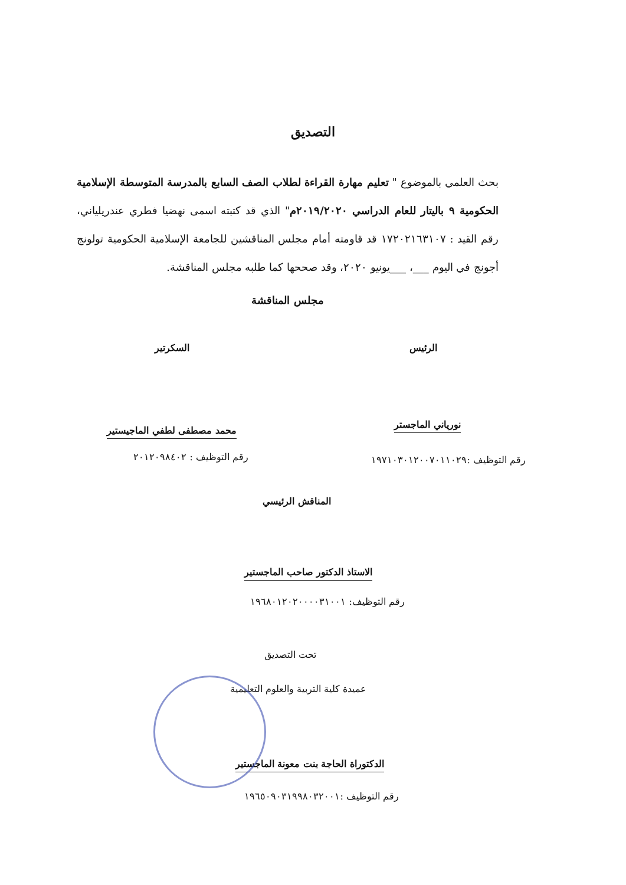التصديق
بحث العلمي بالموضوع " تعليم مهارة القراءة لطلاب الصف السابع بالمدرسة المتوسطة الإسلامية الحكومية ٩ باليتار للعام الدراسي ٢٠١٩/٢٠٢٠م" الذي قد كتبته اسمى نهضيا فطري عندريلياني، رقم القيد : ١٧٢٠٢١٦٣١٠٧ قد قاومته أمام مجلس المناقشين للجامعة الإسلامية الحكومية تولونج أجونج في اليوم ___، ___يونيو ٢٠٢٠، وقد صححها كما طلبه مجلس المناقشة.
مجلس المناقشة
الرئيس السكرتير
نورياني الماجستر
محمد مصطفى لطفي الماجيستير
رقم التوظيف :١٩٧١٠٣٠١٢٠٠٧٠١١٠٢٩
رقم التوظيف : ٢٠١٢٠٩٨٤٠٢
المناقش الرئيسي
الاستاذ الدكتور صاحب الماجستير
رقم التوظيف: ١٩٦٨٠١٢٠٢٠٠٠٠٣١٠٠١
تحت التصديق
عميدة كلية التربية والعلوم التعليمية
الدكتوراة الحاجة بنت معونة الماجستير
رقم التوظيف :١٩٦٥٠٩٠٣١٩٩٨٠٣٢٠٠١